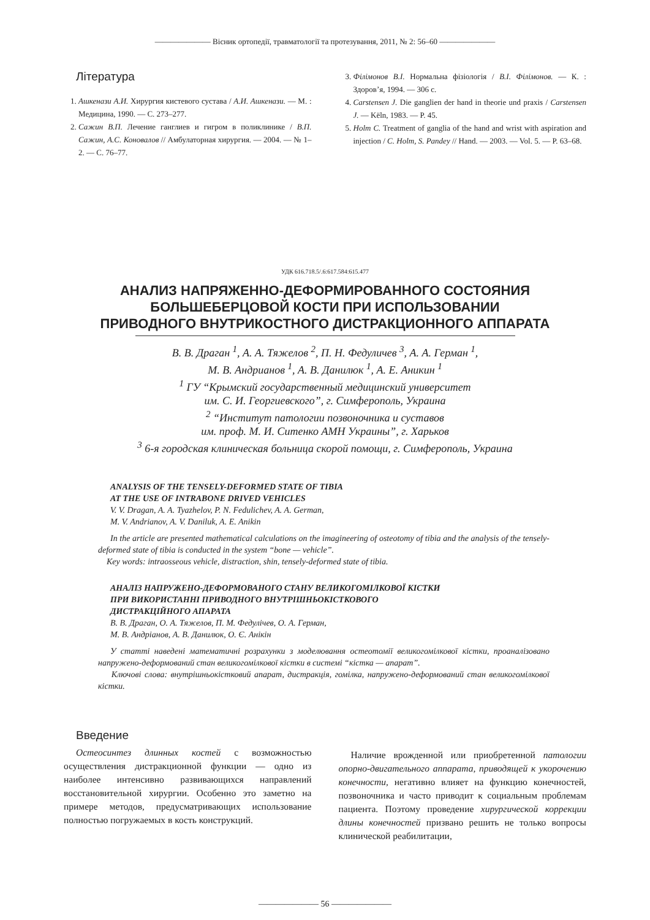——————— Вісник ортопедії, травматології та протезування, 2011, № 2: 56–60 ———————
Література
1. Ашкенази А.И. Хирургия кистевого сустава / А.И. Ашкенази. — М. : Медицина, 1990. — С. 273–277.
2. Сажин В.П. Лечение ганглиев и гигром в поликлинике / В.П. Сажин, А.С. Коновалов // Амбулаторная хирургия. — 2004. — № 1–2. — С. 76–77.
3. Філімонов В.І. Нормальна фізіологія / В.І. Філімонов. — К. : Здоров’я, 1994. — 306 с.
4. Carstensen J. Die ganglien der hand in theorie und praxis / Carstensen J. — Këln, 1983. — P. 45.
5. Holm C. Treatment of ganglia of the hand and wrist with aspiration and injection / C. Holm, S. Pandey // Hand. — 2003. — Vol. 5. — P. 63–68.
УДК 616.718.5/.6:617.584:615.477
АНАЛИЗ НАПРЯЖЕННО-ДЕФОРМИРОВАННОГО СОСТОЯНИЯ
БОЛЬШЕБЕРЦОВОЙ КОСТИ ПРИ ИСПОЛЬЗОВАНИИ
ПРИВОДНОГО ВНУТРИКОСТНОГО ДИСТРАКЦИОННОГО АППАРАТА
В. В. Драган <sup>1</sup>, А. А. Тяжелов <sup>2</sup>, П. Н. Федуличев <sup>3</sup>, А. А. Герман <sup>1</sup>,
М. В. Андрианов <sup>1</sup>, А. В. Данилюк <sup>1</sup>, А. Е. Аникин <sup>1</sup>
<sup>1</sup> ГУ “Крымский государственный медицинский университет
им. С. И. Георгиевского”, г. Симферополь, Украина
<sup>2</sup> “Институт патологии позвоночника и суставов
им. проф. М. И. Ситенко АМН Украины”, г. Харьков
<sup>3</sup> 6-я городская клиническая больница скорой помощи, г. Симферополь, Украина
ANALYSIS OF THE TENSELY-DEFORMED STATE OF TIBIA
AT THE USE OF INTRABONE DRIVED VEHICLES
V. V. Dragan, A. A. Tyazhelov, P. N. Fedulichev, A. A. German,
M. V. Andrianov, A. V. Daniluk, A. E. Anikin
In the article are presented mathematical calculations on the imagineering of osteotomy of tibia and the analysis of the tensely-deformed state of tibia is conducted in the system “bone — vehicle”.
Key words: intraosseous vehicle, distraction, shin, tensely-deformed state of tibia.
АНАЛІЗ НАПРУЖЕНО-ДЕФОРМОВАНОГО СТАНУ ВЕЛИКОГОМІЛКОВОЇ КІСТКИ
ПРИ ВИКОРИСТАННІ ПРИВОДНОГО ВНУТРІШНЬОКІСТКОВОГО
ДИСТРАКЦІЙНОГО АПАРАТА
В. В. Драган, О. А. Тяжелов, П. М. Федулічев, О. А. Герман,
М. В. Андріанов, А. В. Данилюк, О. Є. Анікін
У статті наведені математичні розрахунки з моделювання остеотомії великогомілкової кістки, проаналізовано напружено-деформований стан великогомілкової кістки в системі “кістка — апарат”.
Ключові слова: внутрішньокістковий апарат, дистракція, гомілка, напружено-деформований стан великогомілкової кістки.
Введение
Остеосинтез длинных костей с возможностью осуществления дистракционной функции — одно из наиболее интенсивно развивающихся направлений восстановительной хирургии. Особенно это заметно на примере методов, предусматривающих использование полностью погружаемых в кость конструкций.
Наличие врожденной или приобретенной патологии опорно-двигательного аппарата, приводящей к укорочению конечности, негативно влияет на функцию конечностей, позвоночника и часто приводит к социальным проблемам пациента. Поэтому проведение хирургической коррекции длины конечностей призвано решить не только вопросы клинической реабилитации,
——————— 56 ———————